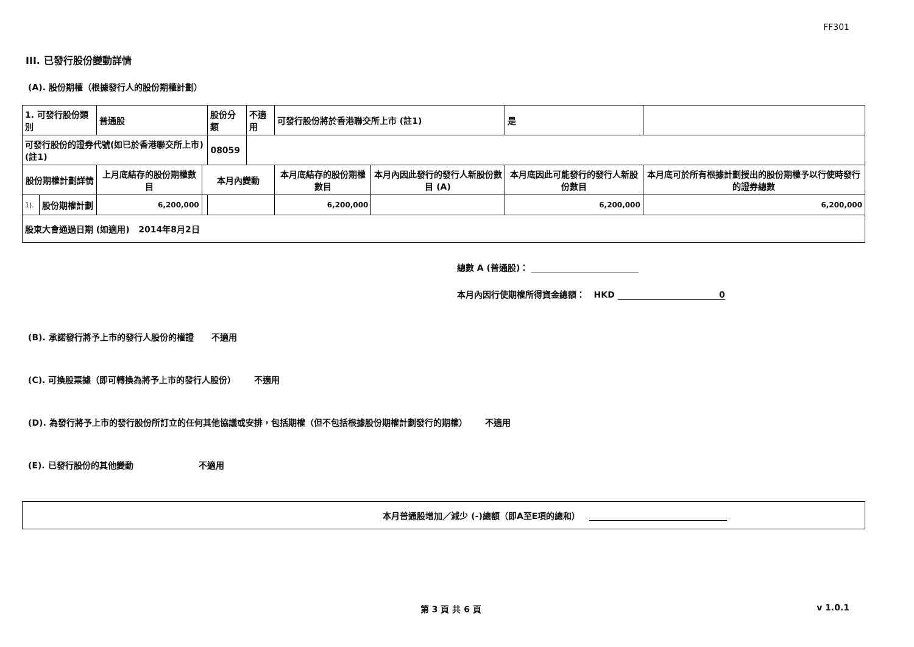FF301
III. 已發行股份變動詳情
(A). 股份期權（根據發行人的股份期權計劃）
| 1. 可發行股份類別 | | 普通股 | | 股份分類 | 不適用 | 可發行股份將於香港聯交所上市 (註1) | | 是 | |
| 可發行股份的證券代號(如已於香港聯交所上市) (註1) | | | | 08059 | | | | | |
| 股份期權計劃詳情 | | 上月底結存的股份期權數目 | 本月內變動 | | | 本月底結存的股份期權數目 | 本月內因此發行的發行人新股份數目 (A) | 本月底因此可能發行的發行人新股份數目 | 本月底可於所有根據計劃授出的股份期權予以行使時發行的證券總數 |
| 1). | 股份期權計劃 | 6,200,000 | | | | 6,200,000 | | 6,200,000 | 6,200,000 |
| 股東大會通過日期 (如適用) 2014年8月2日 | | | | | | | | | |
總數 A (普通股)：
本月內因行使期權所得資金總額： HKD 0
(B). 承諾發行將予上市的發行人股份的權證 不適用
(C). 可換股票據（即可轉換為將予上市的發行人股份） 不適用
(D). 為發行將予上市的發行股份所訂立的任何其他協議或安排，包括期權（但不包括根據股份期權計劃發行的期權） 不適用
(E). 已發行股份的其他變動 不適用
本月普通股增加／減少 (-)總額（即A至E項的總和）
第 3 頁 共 6 頁 v 1.0.1